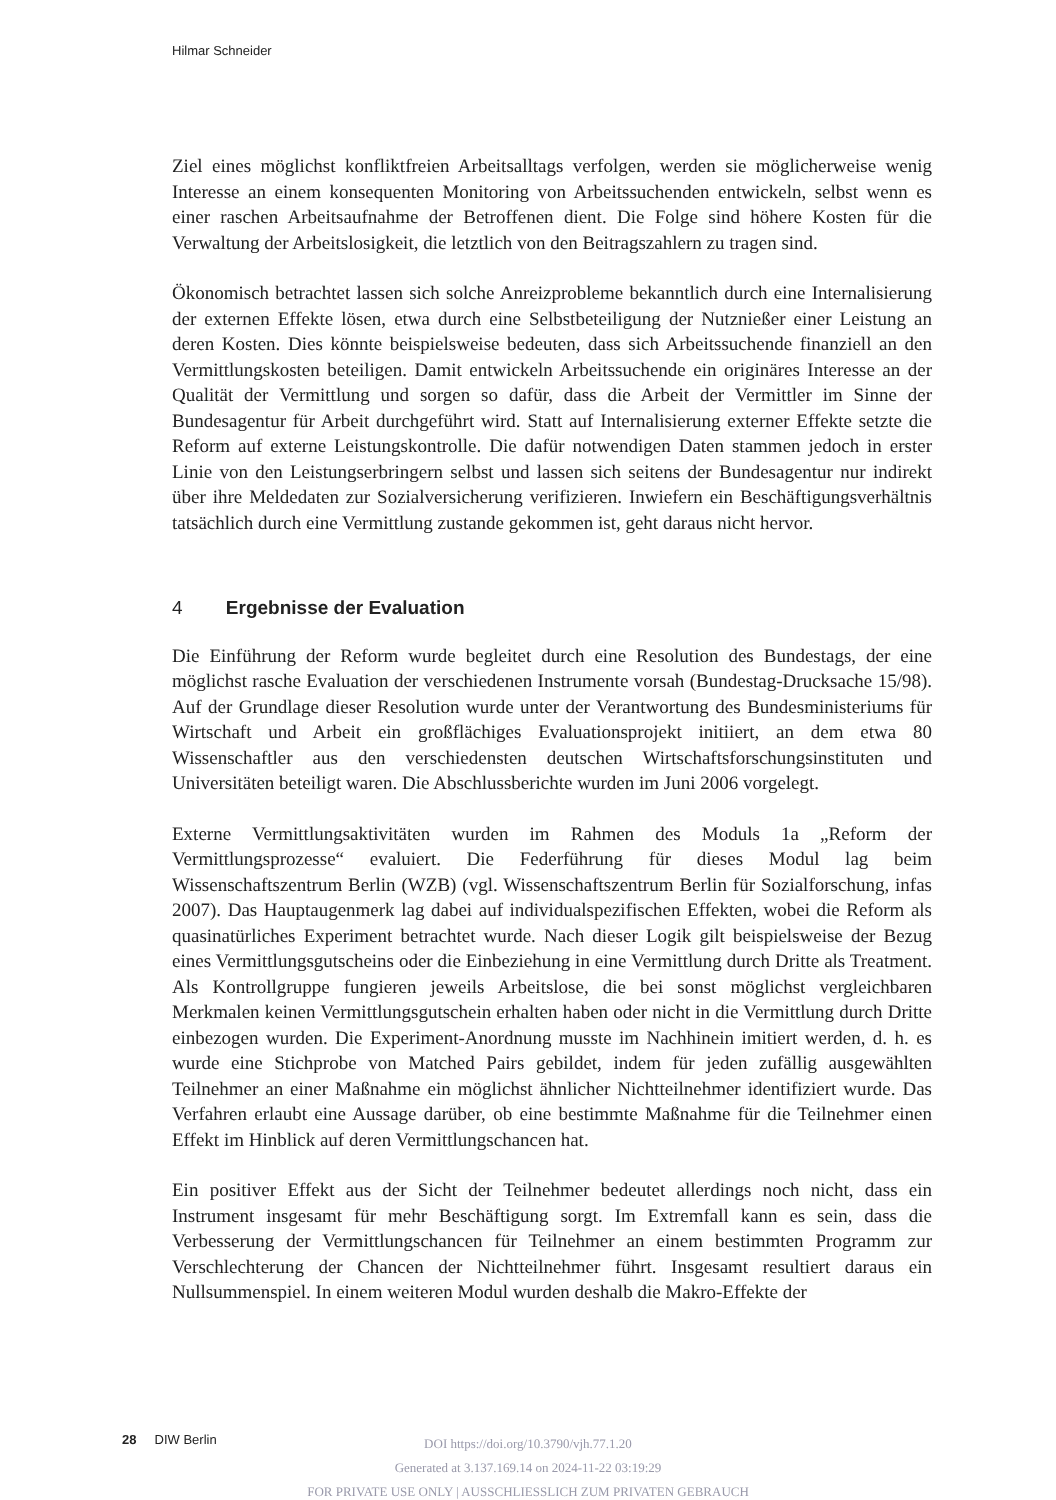Hilmar Schneider
Ziel eines möglichst konfliktfreien Arbeitsalltags verfolgen, werden sie möglicherweise wenig Interesse an einem konsequenten Monitoring von Arbeitssuchenden entwickeln, selbst wenn es einer raschen Arbeitsaufnahme der Betroffenen dient. Die Folge sind höhere Kosten für die Verwaltung der Arbeitslosigkeit, die letztlich von den Beitragszahlern zu tragen sind.
Ökonomisch betrachtet lassen sich solche Anreizprobleme bekanntlich durch eine Internalisierung der externen Effekte lösen, etwa durch eine Selbstbeteiligung der Nutznießer einer Leistung an deren Kosten. Dies könnte beispielsweise bedeuten, dass sich Arbeitssuchende finanziell an den Vermittlungskosten beteiligen. Damit entwickeln Arbeitssuchende ein originäres Interesse an der Qualität der Vermittlung und sorgen so dafür, dass die Arbeit der Vermittler im Sinne der Bundesagentur für Arbeit durchgeführt wird. Statt auf Internalisierung externer Effekte setzte die Reform auf externe Leistungskontrolle. Die dafür notwendigen Daten stammen jedoch in erster Linie von den Leistungserbringern selbst und lassen sich seitens der Bundesagentur nur indirekt über ihre Meldedaten zur Sozialversicherung verifizieren. Inwiefern ein Beschäftigungsverhältnis tatsächlich durch eine Vermittlung zustande gekommen ist, geht daraus nicht hervor.
4 Ergebnisse der Evaluation
Die Einführung der Reform wurde begleitet durch eine Resolution des Bundestags, der eine möglichst rasche Evaluation der verschiedenen Instrumente vorsah (Bundestag-Drucksache 15/98). Auf der Grundlage dieser Resolution wurde unter der Verantwortung des Bundesministeriums für Wirtschaft und Arbeit ein großflächiges Evaluationsprojekt initiiert, an dem etwa 80 Wissenschaftler aus den verschiedensten deutschen Wirtschaftsforschungsinstituten und Universitäten beteiligt waren. Die Abschlussberichte wurden im Juni 2006 vorgelegt.
Externe Vermittlungsaktivitäten wurden im Rahmen des Moduls 1a „Reform der Vermittlungsprozesse“ evaluiert. Die Federführung für dieses Modul lag beim Wissenschaftszentrum Berlin (WZB) (vgl. Wissenschaftszentrum Berlin für Sozialforschung, infas 2007). Das Hauptaugenmerk lag dabei auf individualspezifischen Effekten, wobei die Reform als quasinatürliches Experiment betrachtet wurde. Nach dieser Logik gilt beispielsweise der Bezug eines Vermittlungsgutscheins oder die Einbeziehung in eine Vermittlung durch Dritte als Treatment. Als Kontrollgruppe fungieren jeweils Arbeitslose, die bei sonst möglichst vergleichbaren Merkmalen keinen Vermittlungsgutschein erhalten haben oder nicht in die Vermittlung durch Dritte einbezogen wurden. Die Experiment-Anordnung musste im Nachhinein imitiert werden, d. h. es wurde eine Stichprobe von Matched Pairs gebildet, indem für jeden zufällig ausgewählten Teilnehmer an einer Maßnahme ein möglichst ähnlicher Nichtteilnehmer identifiziert wurde. Das Verfahren erlaubt eine Aussage darüber, ob eine bestimmte Maßnahme für die Teilnehmer einen Effekt im Hinblick auf deren Vermittlungschancen hat.
Ein positiver Effekt aus der Sicht der Teilnehmer bedeutet allerdings noch nicht, dass ein Instrument insgesamt für mehr Beschäftigung sorgt. Im Extremfall kann es sein, dass die Verbesserung der Vermittlungschancen für Teilnehmer an einem bestimmten Programm zur Verschlechterung der Chancen der Nichtteilnehmer führt. Insgesamt resultiert daraus ein Nullsummenspiel. In einem weiteren Modul wurden deshalb die Makro-Effekte der
28 DIW Berlin
DOI https://doi.org/10.3790/vjh.77.1.20
Generated at 3.137.169.14 on 2024-11-22 03:19:29
FOR PRIVATE USE ONLY | AUSSCHLIESSLICH ZUM PRIVATEN GEBRAUCH